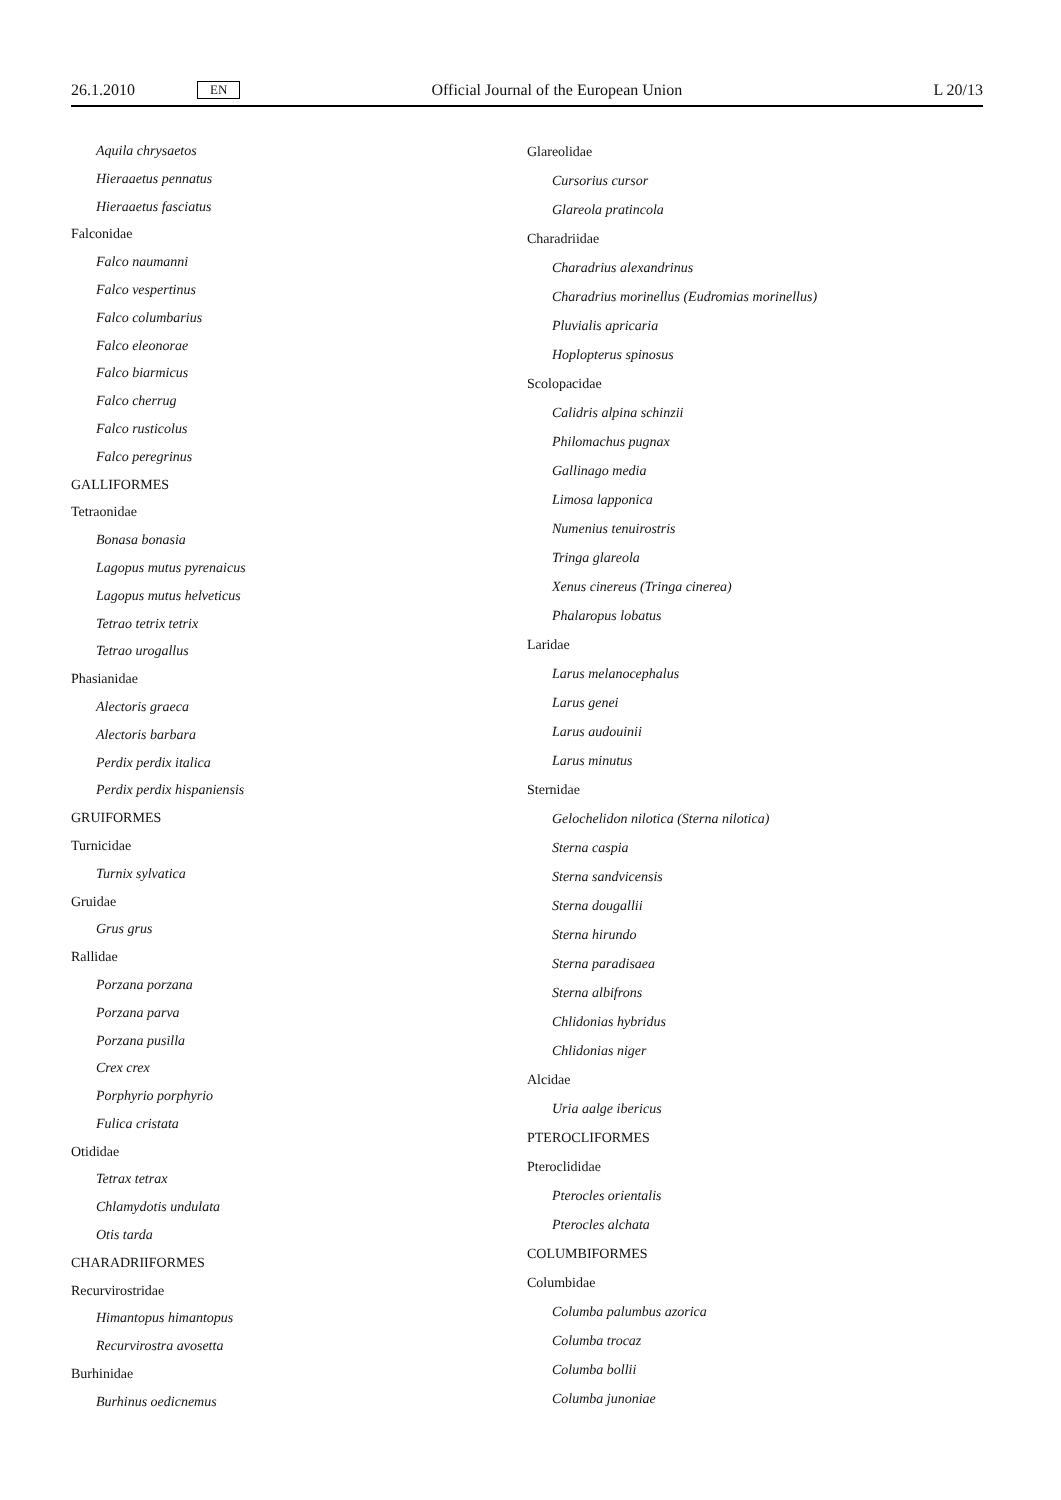26.1.2010 EN Official Journal of the European Union L 20/13
Aquila chrysaetos
Hieraaetus pennatus
Hieraaetus fasciatus
Falconidae
Falco naumanni
Falco vespertinus
Falco columbarius
Falco eleonorae
Falco biarmicus
Falco cherrug
Falco rusticolus
Falco peregrinus
GALLIFORMES
Tetraonidae
Bonasa bonasia
Lagopus mutus pyrenaicus
Lagopus mutus helveticus
Tetrao tetrix tetrix
Tetrao urogallus
Phasianidae
Alectoris graeca
Alectoris barbara
Perdix perdix italica
Perdix perdix hispaniensis
GRUIFORMES
Turnicidae
Turnix sylvatica
Gruidae
Grus grus
Rallidae
Porzana porzana
Porzana parva
Porzana pusilla
Crex crex
Porphyrio porphyrio
Fulica cristata
Otididae
Tetrax tetrax
Chlamydotis undulata
Otis tarda
CHARADRIIFORMES
Recurvirostridae
Himantopus himantopus
Recurvirostra avosetta
Burhinidae
Burhinus oedicnemus
Glareolidae
Cursorius cursor
Glareola pratincola
Charadriidae
Charadrius alexandrinus
Charadrius morinellus (Eudromias morinellus)
Pluvialis apricaria
Hoplopterus spinosus
Scolopacidae
Calidris alpina schinzii
Philomachus pugnax
Gallinago media
Limosa lapponica
Numenius tenuirostris
Tringa glareola
Xenus cinereus (Tringa cinerea)
Phalaropus lobatus
Laridae
Larus melanocephalus
Larus genei
Larus audouinii
Larus minutus
Sternidae
Gelochelidon nilotica (Sterna nilotica)
Sterna caspia
Sterna sandvicensis
Sterna dougallii
Sterna hirundo
Sterna paradisaea
Sterna albifrons
Chlidonias hybridus
Chlidonias niger
Alcidae
Uria aalge ibericus
PTEROCLIFORMES
Pteroclididae
Pterocles orientalis
Pterocles alchata
COLUMBIFORMES
Columbidae
Columba palumbus azorica
Columba trocaz
Columba bollii
Columba junoniae